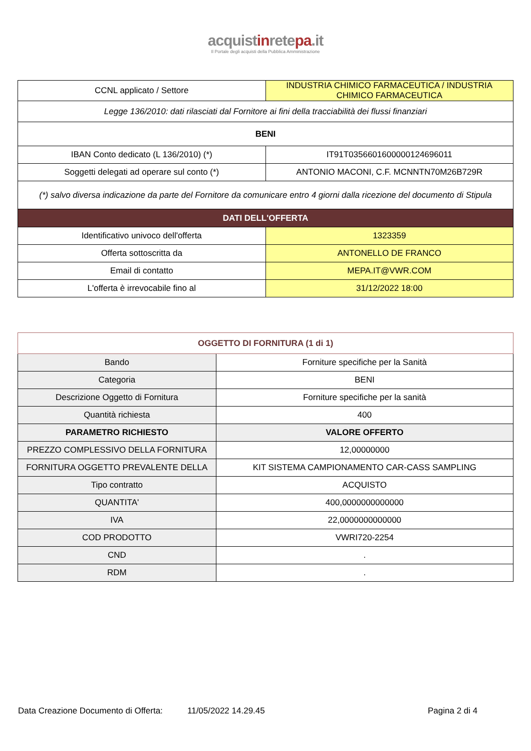acquistinretepa.it
Il Portale degli acquisti della Pubblica Amministrazione
| CCNL applicato / Settore | INDUSTRIA CHIMICO FARMACEUTICA / INDUSTRIA CHIMICO FARMACEUTICA |
| Legge 136/2010: dati rilasciati dal Fornitore ai fini della tracciabilità dei flussi finanziari | |
| BENI | |
| IBAN Conto dedicato (L 136/2010) (*) | IT91T0356601600000124696011 |
| Soggetti delegati ad operare sul conto (*) | ANTONIO MACONI, C.F. MCNNTN70M26B729R |
| (*) salvo diversa indicazione da parte del Fornitore da comunicare entro 4 giorni dalla ricezione del documento di Stipula | |
| DATI DELL'OFFERTA | |
| Identificativo univoco dell'offerta | 1323359 |
| Offerta sottoscritta da | ANTONELLO DE FRANCO |
| Email di contatto | MEPA.IT@VWR.COM |
| L'offerta è irrevocabile fino al | 31/12/2022 18:00 |
| OGGETTO DI FORNITURA (1 di 1) | |
| --- | --- |
| Bando | Forniture specifiche per la Sanità |
| Categoria | BENI |
| Descrizione Oggetto di Fornitura | Forniture specifiche per la sanità |
| Quantità richiesta | 400 |
| PARAMETRO RICHIESTO | VALORE OFFERTO |
| PREZZO COMPLESSIVO DELLA FORNITURA | 12,00000000 |
| FORNITURA OGGETTO PREVALENTE DELLA | KIT SISTEMA CAMPIONAMENTO CAR-CASS SAMPLING |
| Tipo contratto | ACQUISTO |
| QUANTITA' | 400,0000000000000 |
| IVA | 22,0000000000000 |
| COD PRODOTTO | VWRI720-2254 |
| CND | . |
| RDM | . |
Data Creazione Documento di Offerta: 11/05/2022 14.29.45 Pagina 2 di 4